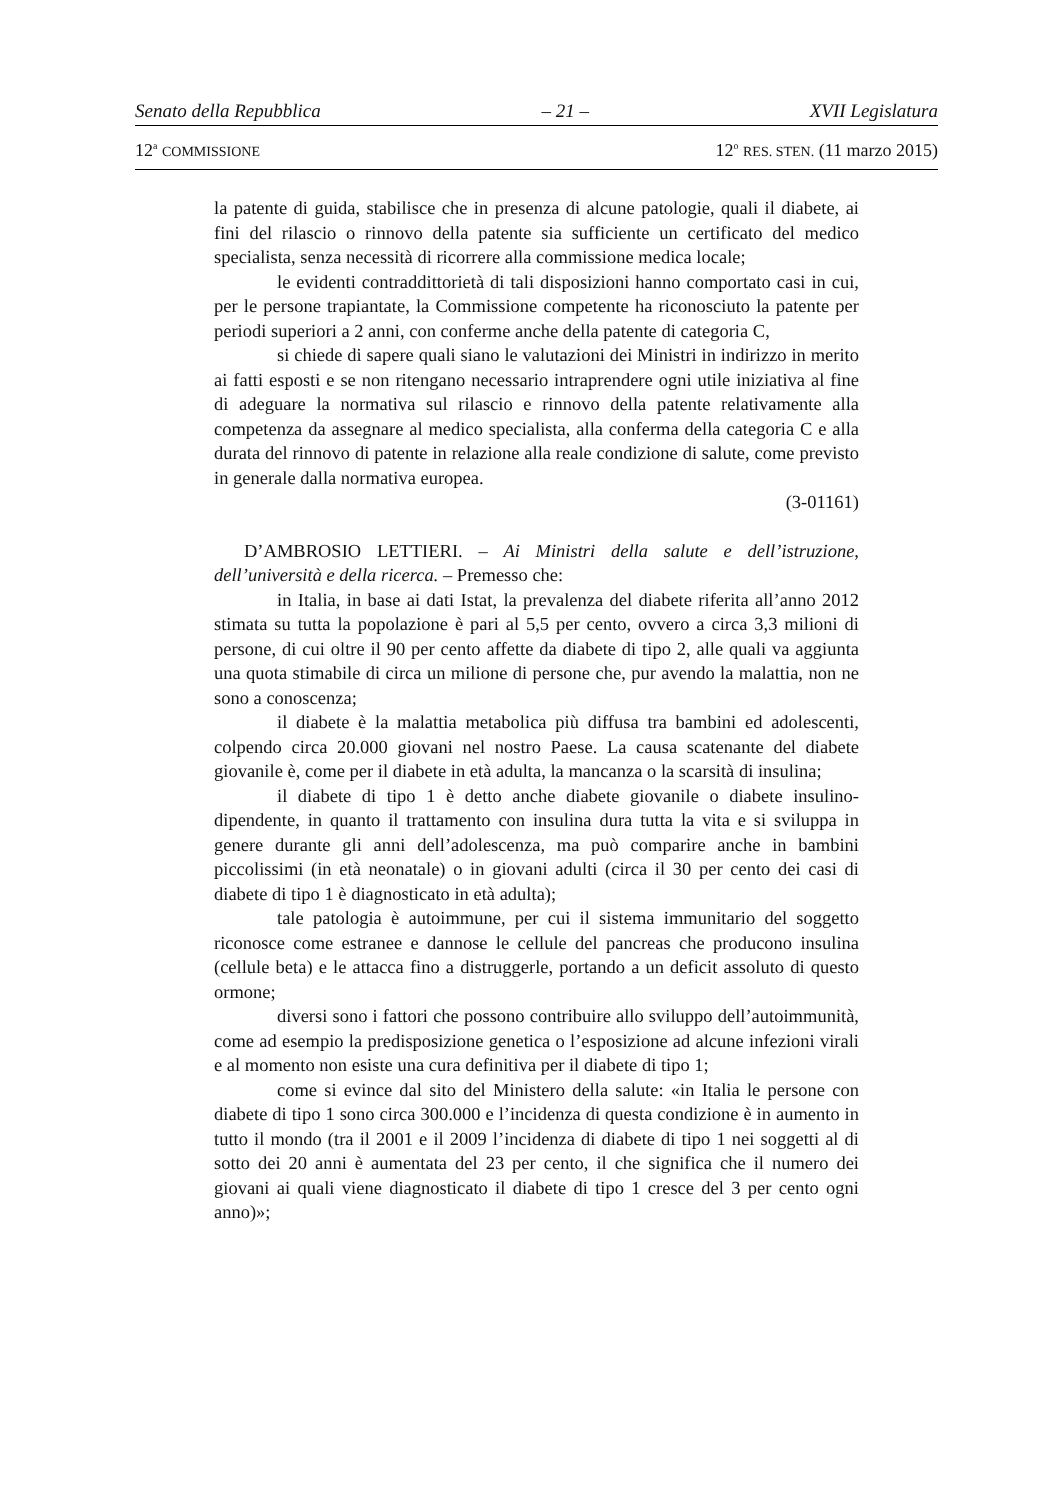Senato della Repubblica – 21 – XVII Legislatura
12<sup>a</sup> COMMISSIONE 12<sup>o</sup> RES. STEN. (11 marzo 2015)
la patente di guida, stabilisce che in presenza di alcune patologie, quali il diabete, ai fini del rilascio o rinnovo della patente sia sufficiente un certificato del medico specialista, senza necessità di ricorrere alla commissione medica locale;
le evidenti contraddittorietà di tali disposizioni hanno comportato casi in cui, per le persone trapiantate, la Commissione competente ha riconosciuto la patente per periodi superiori a 2 anni, con conferme anche della patente di categoria C,
si chiede di sapere quali siano le valutazioni dei Ministri in indirizzo in merito ai fatti esposti e se non ritengano necessario intraprendere ogni utile iniziativa al fine di adeguare la normativa sul rilascio e rinnovo della patente relativamente alla competenza da assegnare al medico specialista, alla conferma della categoria C e alla durata del rinnovo di patente in relazione alla reale condizione di salute, come previsto in generale dalla normativa europea.
(3-01161)
D’AMBROSIO LETTIERI. – Ai Ministri della salute e dell’istruzione, dell’università e della ricerca. – Premesso che:
in Italia, in base ai dati Istat, la prevalenza del diabete riferita all’anno 2012 stimata su tutta la popolazione è pari al 5,5 per cento, ovvero a circa 3,3 milioni di persone, di cui oltre il 90 per cento affette da diabete di tipo 2, alle quali va aggiunta una quota stimabile di circa un milione di persone che, pur avendo la malattia, non ne sono a conoscenza;
il diabete è la malattia metabolica più diffusa tra bambini ed adolescenti, colpendo circa 20.000 giovani nel nostro Paese. La causa scatenante del diabete giovanile è, come per il diabete in età adulta, la mancanza o la scarsità di insulina;
il diabete di tipo 1 è detto anche diabete giovanile o diabete insulino-dipendente, in quanto il trattamento con insulina dura tutta la vita e si sviluppa in genere durante gli anni dell’adolescenza, ma può comparire anche in bambini piccolissimi (in età neonatale) o in giovani adulti (circa il 30 per cento dei casi di diabete di tipo 1 è diagnosticato in età adulta);
tale patologia è autoimmune, per cui il sistema immunitario del soggetto riconosce come estranee e dannose le cellule del pancreas che producono insulina (cellule beta) e le attacca fino a distruggerle, portando a un deficit assoluto di questo ormone;
diversi sono i fattori che possono contribuire allo sviluppo dell’autoimmunità, come ad esempio la predisposizione genetica o l’esposizione ad alcune infezioni virali e al momento non esiste una cura definitiva per il diabete di tipo 1;
come si evince dal sito del Ministero della salute: «in Italia le persone con diabete di tipo 1 sono circa 300.000 e l’incidenza di questa condizione è in aumento in tutto il mondo (tra il 2001 e il 2009 l’incidenza di diabete di tipo 1 nei soggetti al di sotto dei 20 anni è aumentata del 23 per cento, il che significa che il numero dei giovani ai quali viene diagnosticato il diabete di tipo 1 cresce del 3 per cento ogni anno)»;